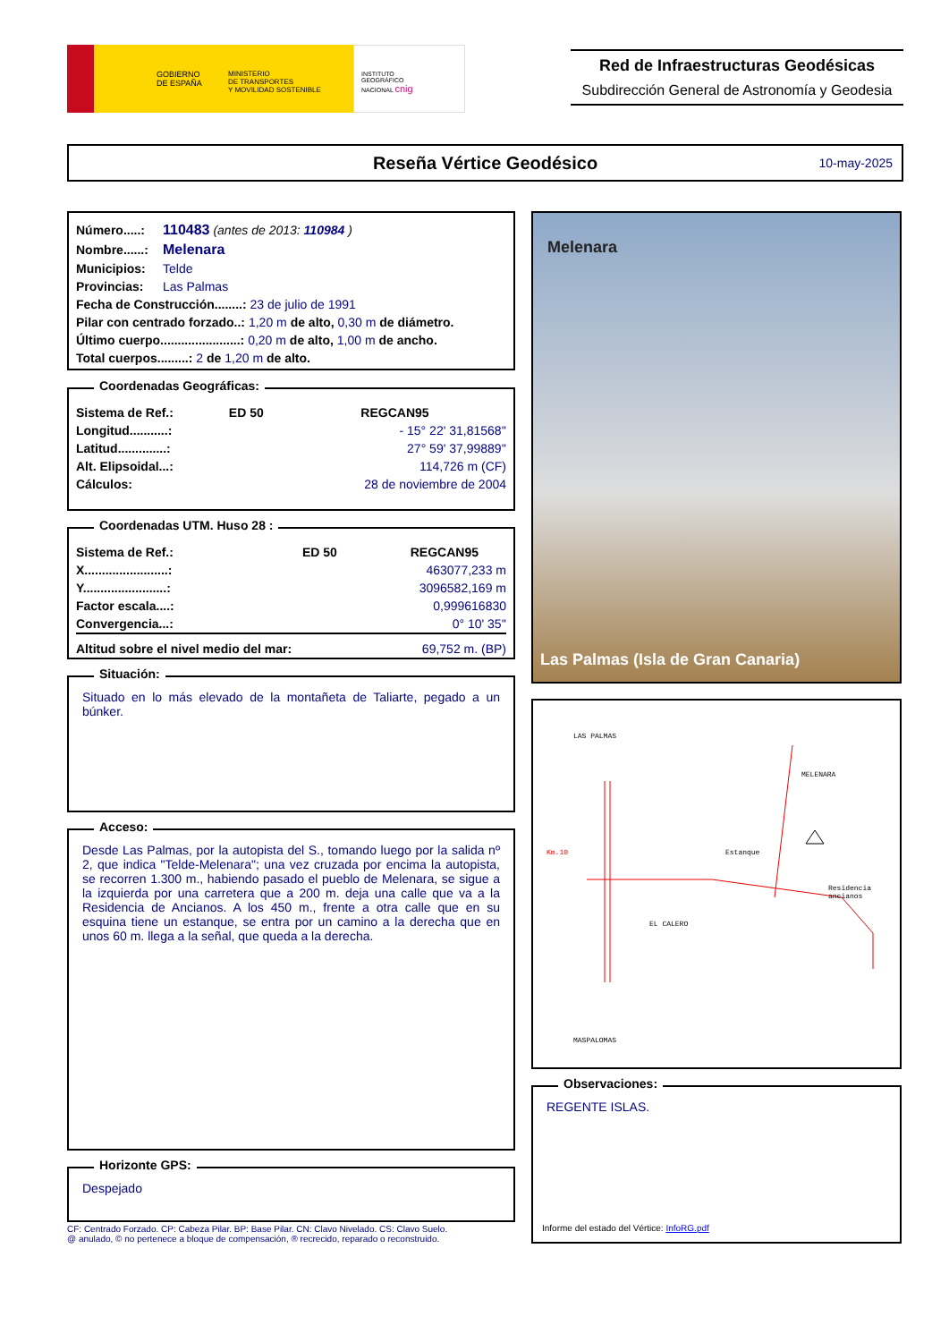GOBIERNO
DE ESPAÑA
MINISTERIO
DE TRANSPORTES
Y MOVILIDAD SOSTENIBLE
INSTITUTO
GEOGRÁFICO
NACIONAL cnig
Red de Infraestructuras Geodésicas
Subdirección General de Astronomía y Geodesia
Reseña Vértice Geodésico 10-may-2025
| Número.....: | 110483 (antes de 2013: 110984 ) |
| Nombre......: | Melenara |
| Municipios: | Telde |
| Provincias: | Las Palmas |
| Fecha de Construcción........: 23 de julio de 1991 | |
| Pilar con centrado forzado..: 1,20 m de alto, 0,30 m de diámetro. | |
| Último cuerpo.......................: 0,20 m de alto, 1,00 m de ancho. | |
| Total cuerpos.........: 2 de 1,20 m de alto. | |
Coordenadas Geográficas:
| Sistema de Ref.: | ED 50 | REGCAN95 |
| Longitud...........: | | - 15° 22' 31,81568'' |
| Latitud..............: | | 27° 59' 37,99889'' |
| Alt. Elipsoidal...: | | 114,726 m (CF) |
| Cálculos: | | 28 de noviembre de 2004 |
Coordenadas UTM. Huso 28 :
| Sistema de Ref.: | ED 50 | REGCAN95 |
| X........................: | | 463077,233 m |
| Y........................: | | 3096582,169 m |
| Factor escala....: | | 0,999616830 |
| Convergencia...: | | 0° 10' 35'' |
| Altitud sobre el nivel medio del mar: | | 69,752 m. (BP) |
Situación:
Situado en lo más elevado de la montañeta de Taliarte, pegado a un búnker.
Acceso:
Desde Las Palmas, por la autopista del S., tomando luego por la salida nº 2, que indica "Telde-Melenara"; una vez cruzada por encima la autopista, se recorren 1.300 m., habiendo pasado el pueblo de Melenara, se sigue a la izquierda por una carretera que a 200 m. deja una calle que va a la Residencia de Ancianos. A los 450 m., frente a otra calle que en su esquina tiene un estanque, se entra por un camino a la derecha que en unos 60 m. llega a la señal, que queda a la derecha.
Horizonte GPS:
Despejado
CF: Centrado Forzado. CP: Cabeza Pilar. BP: Base Pilar. CN: Clavo Nivelado. CS: Clavo Suelo.
@ anulado, © no pertenece a bloque de compensación, ® recrecido, reparado o reconstruido.
Melenara
Las Palmas (Isla de Gran Canaria)
LAS PALMAS
MELENARA
Km.10 Estanque
Residencia
ancianos
EL CALERO
MASPALOMAS
Observaciones:
REGENTE ISLAS.
Informe del estado del Vértice: InfoRG.pdf